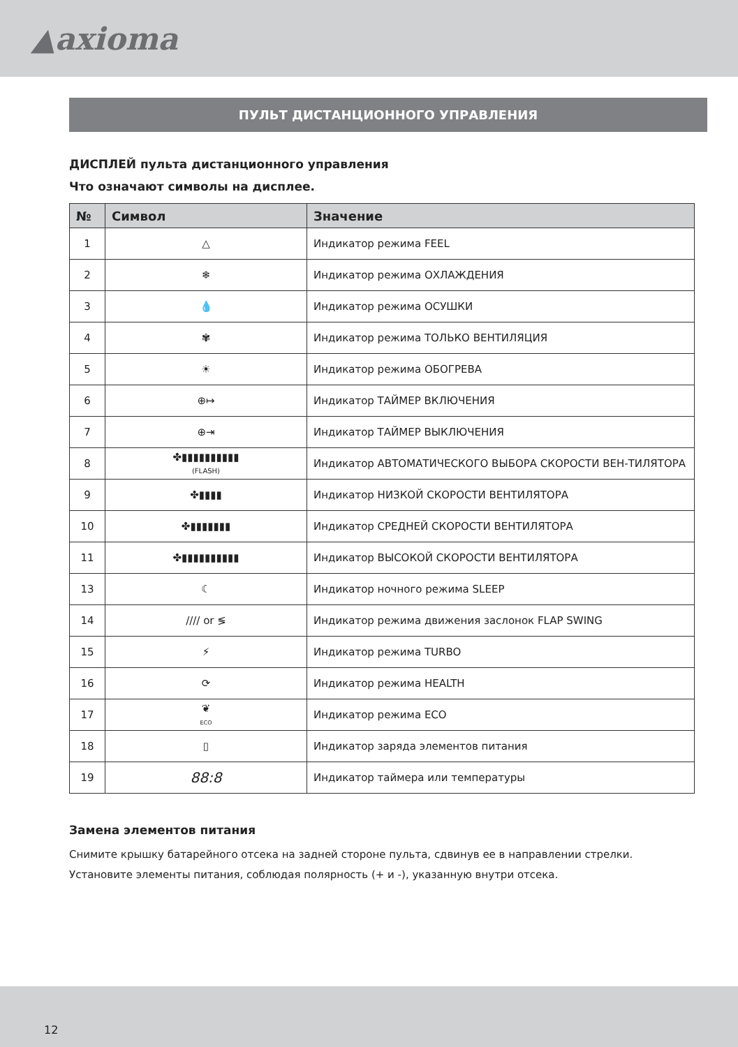▲axioma
ПУЛЬТ ДИСТАНЦИОННОГО УПРАВЛЕНИЯ
ДИСПЛЕЙ пульта дистанционного управления
Что означают символы на дисплее.
| № | Символ | Значение |
| --- | --- | --- |
| 1 | △ | Индикатор режима FEEL |
| 2 | ❄ | Индикатор режима ОХЛАЖДЕНИЯ |
| 3 | 💧 | Индикатор режима ОСУШКИ |
| 4 | ✾ | Индикатор режима ТОЛЬКО ВЕНТИЛЯЦИЯ |
| 5 | ☀ | Индикатор режима ОБОГРЕВА |
| 6 | ⊕↦ | Индикатор ТАЙМЕР ВКЛЮЧЕНИЯ |
| 7 | ⊕⇥ | Индикатор ТАЙМЕР ВЫКЛЮЧЕНИЯ |
| 8 | ✤▮▮▮▮▮▮▮▮▮▮ (FLASH) | Индикатор АВТОМАТИЧЕСКОГО ВЫБОРА СКОРОСТИ ВЕН-ТИЛЯТОРА |
| 9 | ✤▮▮▮▮ | Индикатор НИЗКОЙ СКОРОСТИ ВЕНТИЛЯТОРА |
| 10 | ✤▮▮▮▮▮▮▮ | Индикатор СРЕДНЕЙ СКОРОСТИ ВЕНТИЛЯТОРА |
| 11 | ✤▮▮▮▮▮▮▮▮▮▮ | Индикатор ВЫСОКОЙ СКОРОСТИ ВЕНТИЛЯТОРА |
| 13 | ☾ | Индикатор ночного режима SLEEP |
| 14 | //// or ≶ | Индикатор режима движения заслонок FLAP SWING |
| 15 | ⚡ | Индикатор режима TURBO |
| 16 | ⟳ | Индикатор режима HEALTH |
| 17 | ❦ ECO | Индикатор режима ECO |
| 18 | ▯ | Индикатор заряда элементов питания |
| 19 | 88:8 | Индикатор таймера или температуры |
Замена элементов питания
Снимите крышку батарейного отсека на задней стороне пульта, сдвинув ее в направлении стрелки.
Установите элементы питания, соблюдая полярность (+ и -), указанную внутри отсека.
12